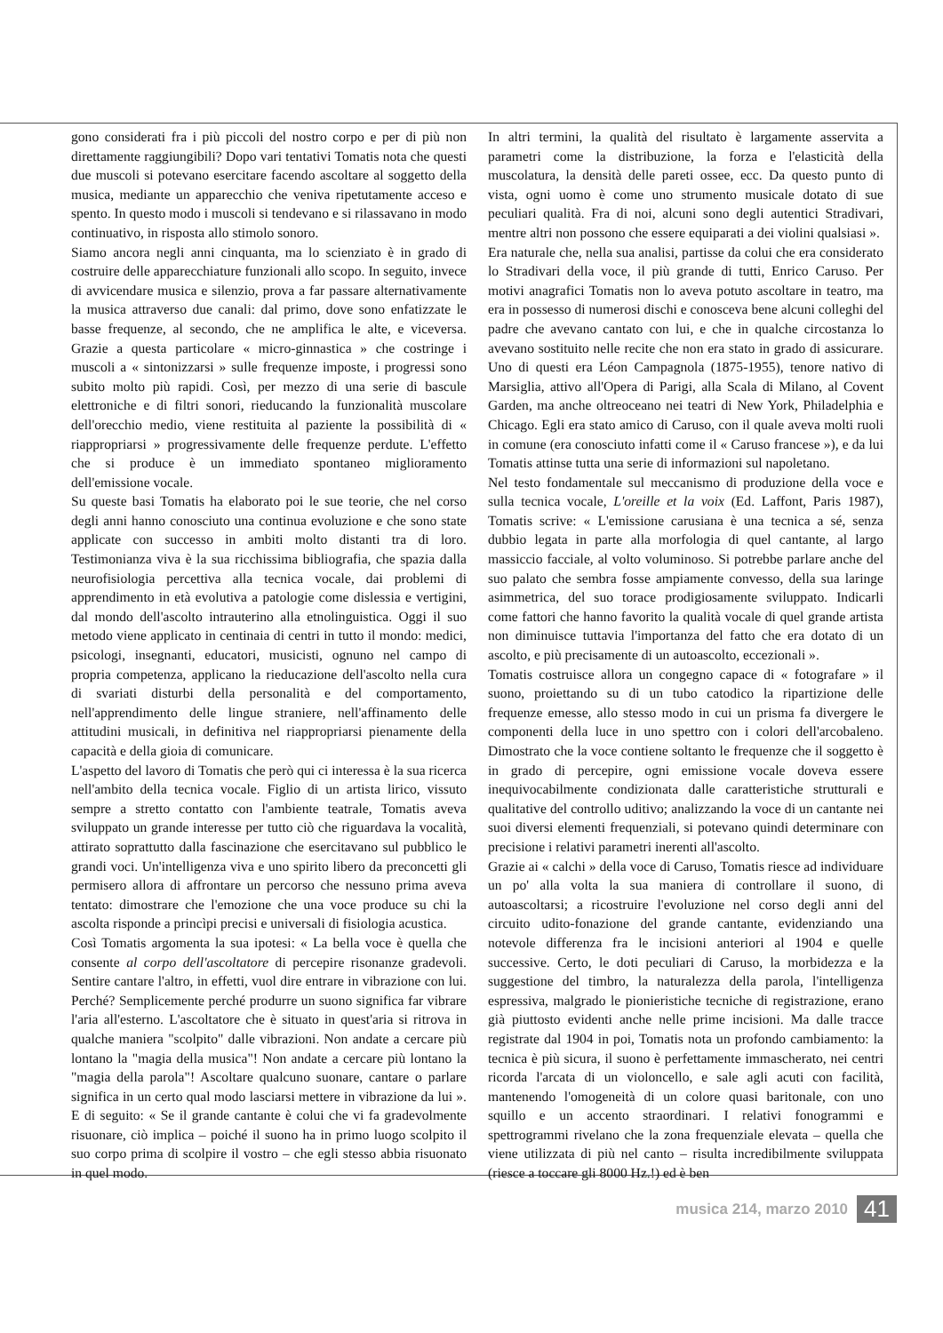gono considerati fra i più piccoli del nostro corpo e per di più non direttamente raggiungibili? Dopo vari tentativi Tomatis nota che questi due muscoli si potevano esercitare facendo ascoltare al soggetto della musica, mediante un apparecchio che veniva ripetutamente acceso e spento. In questo modo i muscoli si tendevano e si rilassavano in modo continuativo, in risposta allo stimolo sonoro.
Siamo ancora negli anni cinquanta, ma lo scienziato è in grado di costruire delle apparecchiature funzionali allo scopo. In seguito, invece di avvicendare musica e silenzio, prova a far passare alternativamente la musica attraverso due canali: dal primo, dove sono enfatizzate le basse frequenze, al secondo, che ne amplifica le alte, e viceversa. Grazie a questa particolare « micro-ginnastica » che costringe i muscoli a « sintonizzarsi » sulle frequenze imposte, i progressi sono subito molto più rapidi. Così, per mezzo di una serie di bascule elettroniche e di filtri sonori, rieducando la funzionalità muscolare dell'orecchio medio, viene restituita al paziente la possibilità di « riappropriarsi » progressivamente delle frequenze perdute. L'effetto che si produce è un immediato spontaneo miglioramento dell'emissione vocale.
Su queste basi Tomatis ha elaborato poi le sue teorie, che nel corso degli anni hanno conosciuto una continua evoluzione e che sono state applicate con successo in ambiti molto distanti tra di loro. Testimonianza viva è la sua ricchissima bibliografia, che spazia dalla neurofisiologia percettiva alla tecnica vocale, dai problemi di apprendimento in età evolutiva a patologie come dislessia e vertigini, dal mondo dell'ascolto intrauterino alla etnolinguistica. Oggi il suo metodo viene applicato in centinaia di centri in tutto il mondo: medici, psicologi, insegnanti, educatori, musicisti, ognuno nel campo di propria competenza, applicano la rieducazione dell'ascolto nella cura di svariati disturbi della personalità e del comportamento, nell'apprendimento delle lingue straniere, nell'affinamento delle attitudini musicali, in definitiva nel riappropriarsi pienamente della capacità e della gioia di comunicare.
L'aspetto del lavoro di Tomatis che però qui ci interessa è la sua ricerca nell'ambito della tecnica vocale. Figlio di un artista lirico, vissuto sempre a stretto contatto con l'ambiente teatrale, Tomatis aveva sviluppato un grande interesse per tutto ciò che riguardava la vocalità, attirato soprattutto dalla fascinazione che esercitavano sul pubblico le grandi voci. Un'intelligenza viva e uno spirito libero da preconcetti gli permisero allora di affrontare un percorso che nessuno prima aveva tentato: dimostrare che l'emozione che una voce produce su chi la ascolta risponde a princìpi precisi e universali di fisiologia acustica.
Così Tomatis argomenta la sua ipotesi: « La bella voce è quella che consente al corpo dell'ascoltatore di percepire risonanze gradevoli. Sentire cantare l'altro, in effetti, vuol dire entrare in vibrazione con lui. Perché? Semplicemente perché produrre un suono significa far vibrare l'aria all'esterno. L'ascoltatore che è situato in quest'aria si ritrova in qualche maniera "scolpito" dalle vibrazioni. Non andate a cercare più lontano la "magia della musica"! Non andate a cercare più lontano la "magia della parola"! Ascoltare qualcuno suonare, cantare o parlare significa in un certo qual modo lasciarsi mettere in vibrazione da lui ». E di seguito: « Se il grande cantante è colui che vi fa gradevolmente risuonare, ciò implica – poiché il suono ha in primo luogo scolpito il suo corpo prima di scolpire il vostro – che egli stesso abbia risuonato in quel modo.
In altri termini, la qualità del risultato è largamente asservita a parametri come la distribuzione, la forza e l'elasticità della muscolatura, la densità delle pareti ossee, ecc. Da questo punto di vista, ogni uomo è come uno strumento musicale dotato di sue peculiari qualità. Fra di noi, alcuni sono degli autentici Stradivari, mentre altri non possono che essere equiparati a dei violini qualsiasi ».
Era naturale che, nella sua analisi, partisse da colui che era considerato lo Stradivari della voce, il più grande di tutti, Enrico Caruso. Per motivi anagrafici Tomatis non lo aveva potuto ascoltare in teatro, ma era in possesso di numerosi dischi e conosceva bene alcuni colleghi del padre che avevano cantato con lui, e che in qualche circostanza lo avevano sostituito nelle recite che non era stato in grado di assicurare. Uno di questi era Léon Campagnola (1875-1955), tenore nativo di Marsiglia, attivo all'Opera di Parigi, alla Scala di Milano, al Covent Garden, ma anche oltreoceano nei teatri di New York, Philadelphia e Chicago. Egli era stato amico di Caruso, con il quale aveva molti ruoli in comune (era conosciuto infatti come il « Caruso francese »), e da lui Tomatis attinse tutta una serie di informazioni sul napoletano.
Nel testo fondamentale sul meccanismo di produzione della voce e sulla tecnica vocale, L'oreille et la voix (Ed. Laffont, Paris 1987), Tomatis scrive: « L'emissione carusiana è una tecnica a sé, senza dubbio legata in parte alla morfologia di quel cantante, al largo massiccio facciale, al volto voluminoso. Si potrebbe parlare anche del suo palato che sembra fosse ampiamente convesso, della sua laringe asimmetrica, del suo torace prodigiosamente sviluppato. Indicarli come fattori che hanno favorito la qualità vocale di quel grande artista non diminuisce tuttavia l'importanza del fatto che era dotato di un ascolto, e più precisamente di un autoascolto, eccezionali ».
Tomatis costruisce allora un congegno capace di « fotografare » il suono, proiettando su di un tubo catodico la ripartizione delle frequenze emesse, allo stesso modo in cui un prisma fa divergere le componenti della luce in uno spettro con i colori dell'arcobaleno. Dimostrato che la voce contiene soltanto le frequenze che il soggetto è in grado di percepire, ogni emissione vocale doveva essere inequivocabilmente condizionata dalle caratteristiche strutturali e qualitative del controllo uditivo; analizzando la voce di un cantante nei suoi diversi elementi frequenziali, si potevano quindi determinare con precisione i relativi parametri inerenti all'ascolto.
Grazie ai « calchi » della voce di Caruso, Tomatis riesce ad individuare un po' alla volta la sua maniera di controllare il suono, di autoascoltarsi; a ricostruire l'evoluzione nel corso degli anni del circuito udito-fonazione del grande cantante, evidenziando una notevole differenza fra le incisioni anteriori al 1904 e quelle successive. Certo, le doti peculiari di Caruso, la morbidezza e la suggestione del timbro, la naturalezza della parola, l'intelligenza espressiva, malgrado le pionieristiche tecniche di registrazione, erano già piuttosto evidenti anche nelle prime incisioni. Ma dalle tracce registrate dal 1904 in poi, Tomatis nota un profondo cambiamento: la tecnica è più sicura, il suono è perfettamente immascherato, nei centri ricorda l'arcata di un violoncello, e sale agli acuti con facilità, mantenendo l'omogeneità di un colore quasi baritonale, con uno squillo e un accento straordinari. I relativi fonogrammi e spettrogrammi rivelano che la zona frequenziale elevata – quella che viene utilizzata di più nel canto – risulta incredibilmente sviluppata (riesce a toccare gli 8000 Hz.!) ed è ben
musica 214, marzo 2010 41